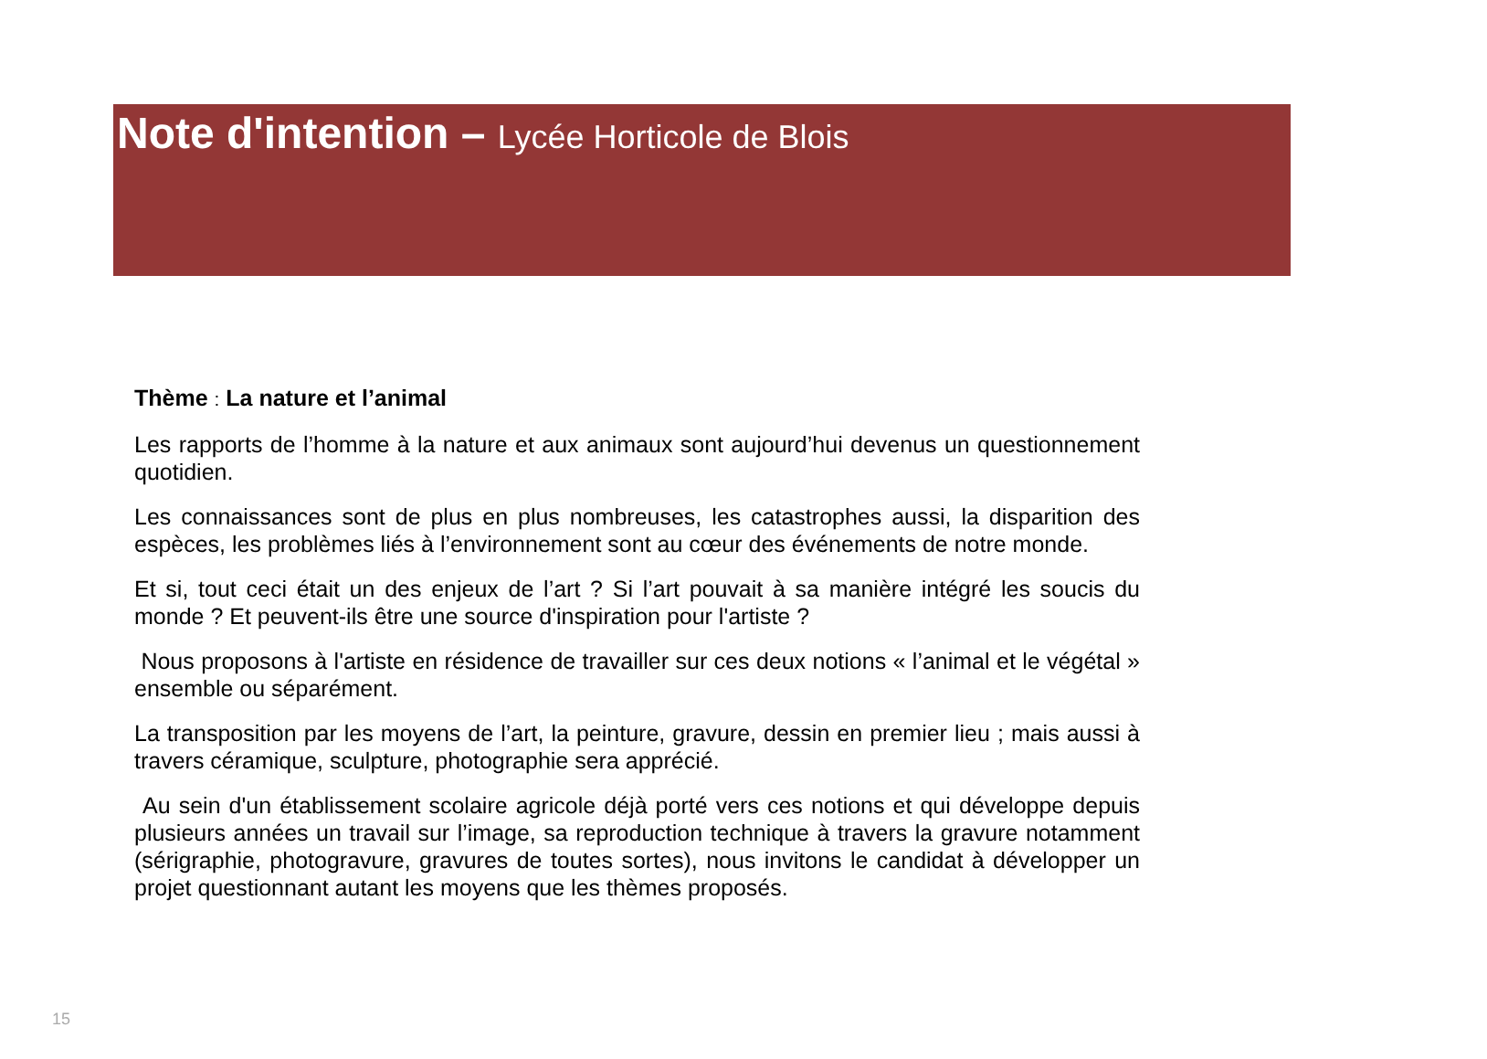Note d'intention – Lycée Horticole de Blois
Thème : La nature et l’animal
Les rapports de l’homme à la nature et aux animaux sont aujourd’hui devenus un questionnement quotidien.
Les connaissances sont de plus en plus nombreuses, les catastrophes aussi, la disparition des espèces, les problèmes liés à l’environnement sont au cœur des événements de notre monde.
Et si, tout ceci était un des enjeux de l’art ? Si l’art pouvait à sa manière intégré les soucis du monde ? Et peuvent-ils être une source d'inspiration pour l'artiste ?
Nous proposons à l'artiste en résidence de travailler sur ces deux notions « l’animal et le végétal » ensemble ou séparément.
La transposition par les moyens de l’art, la peinture, gravure, dessin en premier lieu ; mais aussi à travers céramique, sculpture, photographie sera apprécié.
Au sein d'un établissement scolaire agricole déjà porté vers ces notions et qui développe depuis plusieurs années un travail sur l’image, sa reproduction technique à travers la gravure notamment (sérigraphie, photogravure, gravures de toutes sortes), nous invitons le candidat à développer un projet questionnant autant les moyens que les thèmes proposés.
15